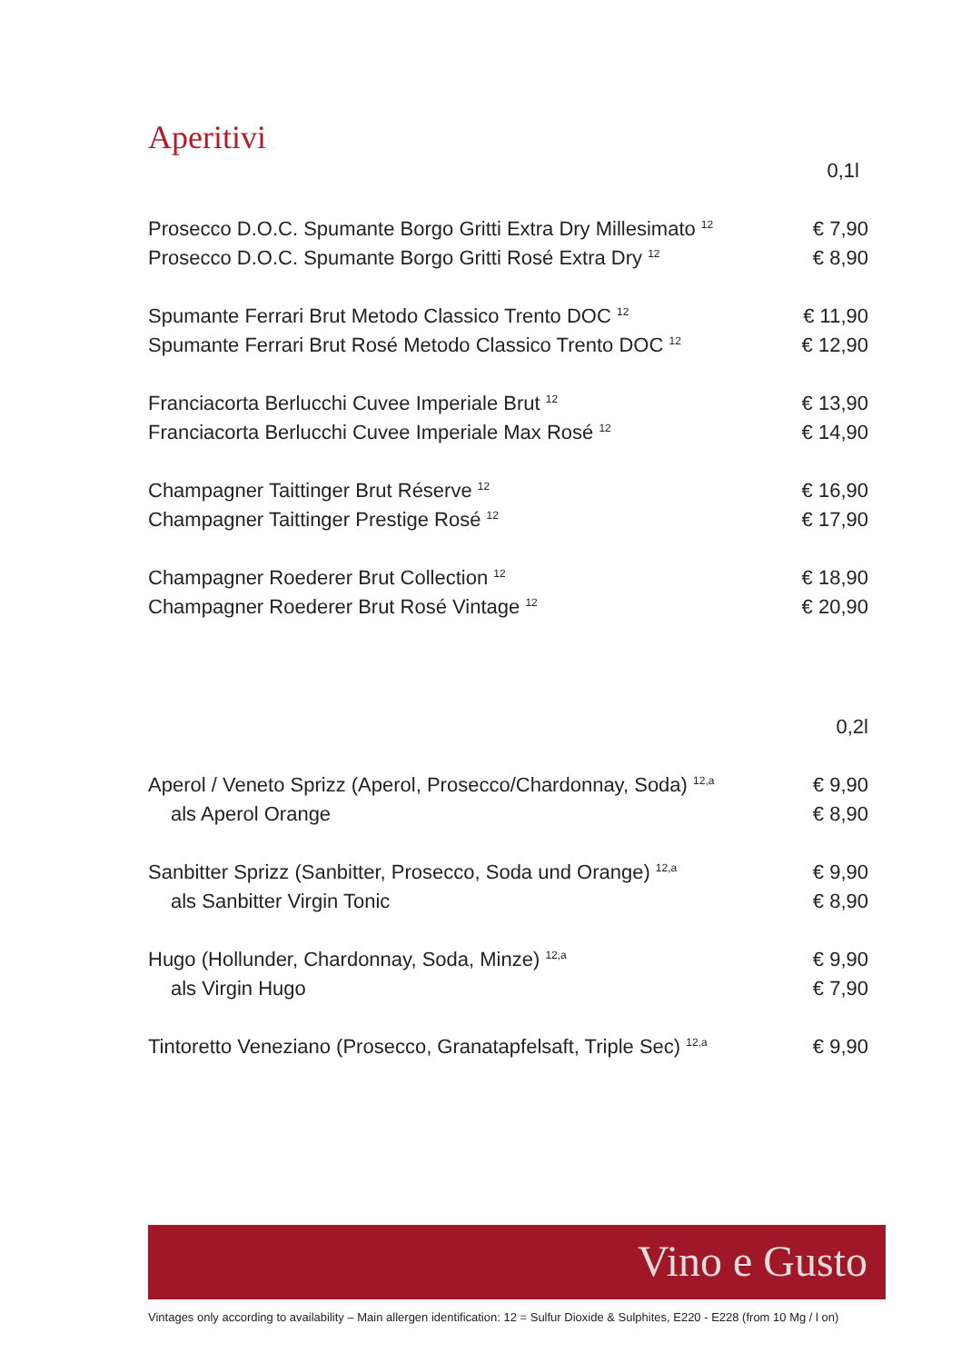Aperitivi
| | 0,1l |
| Prosecco D.O.C. Spumante Borgo Gritti Extra Dry Millesimato <sup>12</sup> | € 7,90 |
| Prosecco D.O.C. Spumante Borgo Gritti Rosé Extra Dry <sup>12</sup> | € 8,90 |
| Spumante Ferrari Brut Metodo Classico Trento DOC <sup>12</sup> | € 11,90 |
| Spumante Ferrari Brut Rosé Metodo Classico Trento DOC <sup>12</sup> | € 12,90 |
| Franciacorta Berlucchi Cuvee Imperiale Brut <sup>12</sup> | € 13,90 |
| Franciacorta Berlucchi Cuvee Imperiale Max Rosé <sup>12</sup> | € 14,90 |
| Champagner Taittinger Brut Réserve <sup>12</sup> | € 16,90 |
| Champagner Taittinger Prestige Rosé <sup>12</sup> | € 17,90 |
| Champagner Roederer Brut Collection <sup>12</sup> | € 18,90 |
| Champagner Roederer Brut Rosé Vintage <sup>12</sup> | € 20,90 |
| | 0,2l |
| Aperol / Veneto Sprizz (Aperol, Prosecco/Chardonnay, Soda) <sup>12,a</sup> | € 9,90 |
| als Aperol Orange | € 8,90 |
| Sanbitter Sprizz (Sanbitter, Prosecco, Soda und Orange) <sup>12,a</sup> | € 9,90 |
| als Sanbitter Virgin Tonic | € 8,90 |
| Hugo (Hollunder, Chardonnay, Soda, Minze) <sup>12,a</sup> | € 9,90 |
| als Virgin Hugo | € 7,90 |
| Tintoretto Veneziano (Prosecco, Granatapfelsaft, Triple Sec) <sup>12,a</sup> | € 9,90 |
Vino e Gusto
Vintages only according to availability – Main allergen identification: 12 = Sulfur Dioxide & Sulphites, E220 - E228 (from 10 Mg / l on)